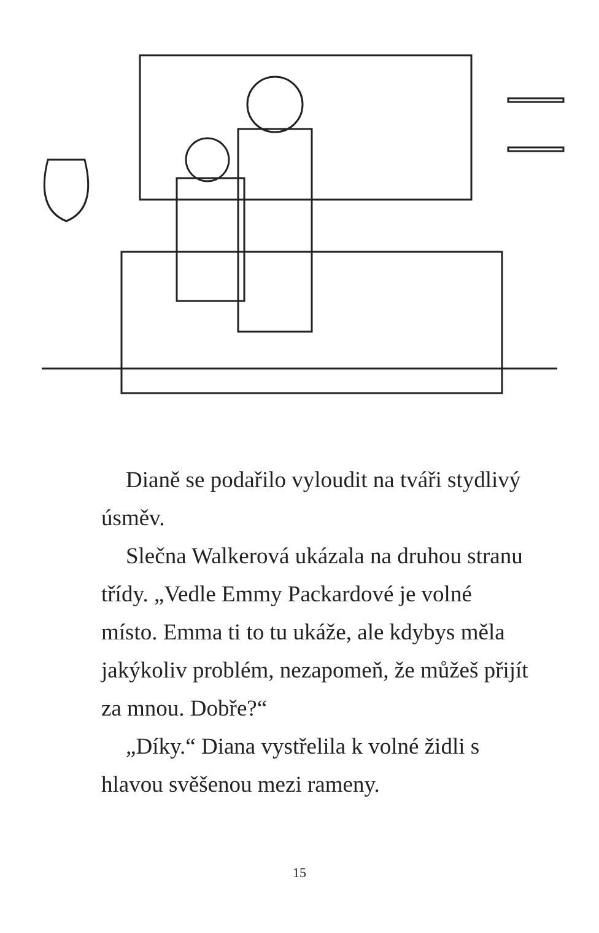Dianě se podařilo vyloudit na tváři stydlivý úsměv.
Slečna Walkerová ukázala na druhou stranu třídy. „Vedle Emmy Packardové je volné místo. Emma ti to tu ukáže, ale kdybys měla jakýkoliv problém, nezapomeň, že můžeš přijít za mnou. Dobře?“
„Díky.“ Diana vystřelila k volné židli s hlavou svěšenou mezi rameny.
15